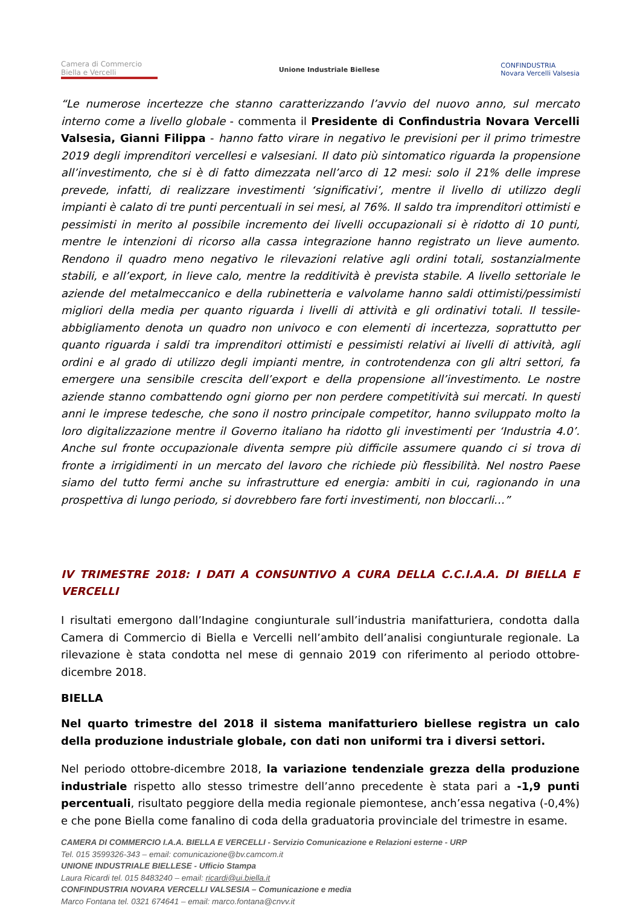Camera di Commercio
Biella e Vercelli
Unione Industriale Biellese
CONFINDUSTRIA
Novara Vercelli Valsesia
“Le numerose incertezze che stanno caratterizzando l’avvio del nuovo anno, sul mercato interno come a livello globale - commenta il Presidente di Confindustria Novara Vercelli Valsesia, Gianni Filippa - hanno fatto virare in negativo le previsioni per il primo trimestre 2019 degli imprenditori vercellesi e valsesiani. Il dato più sintomatico riguarda la propensione all’investimento, che si è di fatto dimezzata nell’arco di 12 mesi: solo il 21% delle imprese prevede, infatti, di realizzare investimenti ‘significativi’, mentre il livello di utilizzo degli impianti è calato di tre punti percentuali in sei mesi, al 76%. Il saldo tra imprenditori ottimisti e pessimisti in merito al possibile incremento dei livelli occupazionali si è ridotto di 10 punti, mentre le intenzioni di ricorso alla cassa integrazione hanno registrato un lieve aumento. Rendono il quadro meno negativo le rilevazioni relative agli ordini totali, sostanzialmente stabili, e all’export, in lieve calo, mentre la redditività è prevista stabile. A livello settoriale le aziende del metalmeccanico e della rubinetteria e valvolame hanno saldi ottimisti/pessimisti migliori della media per quanto riguarda i livelli di attività e gli ordinativi totali. Il tessile-abbigliamento denota un quadro non univoco e con elementi di incertezza, soprattutto per quanto riguarda i saldi tra imprenditori ottimisti e pessimisti relativi ai livelli di attività, agli ordini e al grado di utilizzo degli impianti mentre, in controtendenza con gli altri settori, fa emergere una sensibile crescita dell’export e della propensione all’investimento. Le nostre aziende stanno combattendo ogni giorno per non perdere competitività sui mercati. In questi anni le imprese tedesche, che sono il nostro principale competitor, hanno sviluppato molto la loro digitalizzazione mentre il Governo italiano ha ridotto gli investimenti per ‘Industria 4.0’. Anche sul fronte occupazionale diventa sempre più difficile assumere quando ci si trova di fronte a irrigidimenti in un mercato del lavoro che richiede più flessibilità. Nel nostro Paese siamo del tutto fermi anche su infrastrutture ed energia: ambiti in cui, ragionando in una prospettiva di lungo periodo, si dovrebbero fare forti investimenti, non bloccarli…”
IV TRIMESTRE 2018: I DATI A CONSUNTIVO A CURA DELLA C.C.I.A.A. DI BIELLA E VERCELLI
I risultati emergono dall’Indagine congiunturale sull’industria manifatturiera, condotta dalla Camera di Commercio di Biella e Vercelli nell’ambito dell’analisi congiunturale regionale. La rilevazione è stata condotta nel mese di gennaio 2019 con riferimento al periodo ottobre-dicembre 2018.
BIELLA
Nel quarto trimestre del 2018 il sistema manifatturiero biellese registra un calo della produzione industriale globale, con dati non uniformi tra i diversi settori.
Nel periodo ottobre-dicembre 2018, la variazione tendenziale grezza della produzione industriale rispetto allo stesso trimestre dell’anno precedente è stata pari a -1,9 punti percentuali, risultato peggiore della media regionale piemontese, anch’essa negativa (-0,4%) e che pone Biella come fanalino di coda della graduatoria provinciale del trimestre in esame.
CAMERA DI COMMERCIO I.A.A. BIELLA E VERCELLI - Servizio Comunicazione e Relazioni esterne - URP
Tel. 015 3599326-343 – email: comunicazione@bv.camcom.it
UNIONE INDUSTRIALE BIELLESE - Ufficio Stampa
Laura Ricardi tel. 015 8483240 – email: ricardi@ui.biella.it
CONFINDUSTRIA NOVARA VERCELLI VALSESIA – Comunicazione e media
Marco Fontana tel. 0321 674641 – email: marco.fontana@cnvv.it